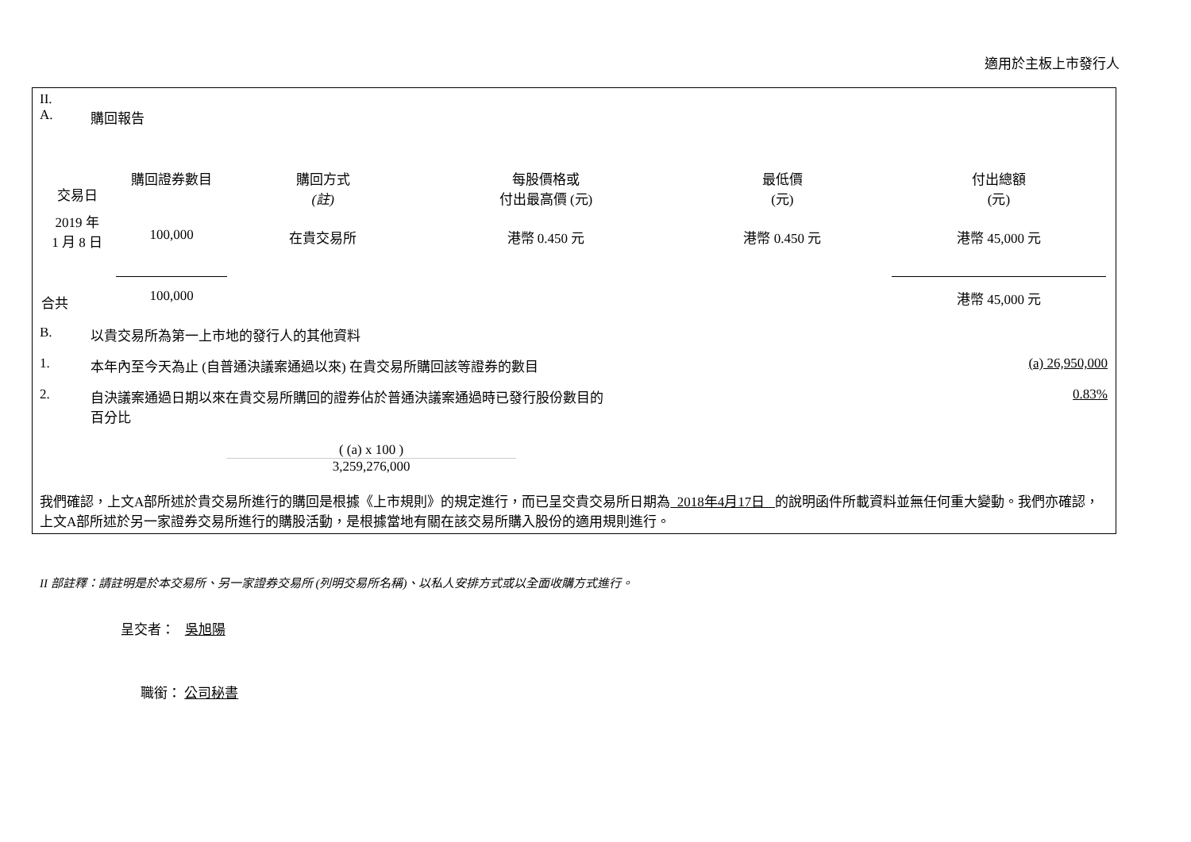適用於主板上市發行人
II.
A. 購回報告
| 交易日 | 購回證券數目 | 購回方式 (註) | 每股價格或 付出最高價 (元) | 最低價 (元) | 付出總額 (元) |
| --- | --- | --- | --- | --- | --- |
| 2019 年 1 月 8 日 | 100,000 | 在貴交易所 | 港幣 0.450 元 | 港幣 0.450 元 | 港幣 45,000 元 |
| 合共 | 100,000 | | | | 港幣 45,000 元 |
B. 以貴交易所為第一上市地的發行人的其他資料
1. 本年內至今天為止 (自普通決議案通過以來) 在貴交易所購回該等證券的數目 (a) 26,950,000
2. 自決議案通過日期以來在貴交易所購回的證券佔於普通決議案通過時已發行股份數目的
百分比 0.83%
( (a) x 100 )
3,259,276,000
我們確認，上文A部所述於貴交易所進行的購回是根據《上市規則》的規定進行，而已呈交貴交易所日期為 2018年4月17日 的說明函件所載資料並無任何重大變動。我們亦確認，上文A部所述於另一家證券交易所進行的購股活動，是根據當地有關在該交易所購入股份的適用規則進行。
II 部註釋：請註明是於本交易所、另一家證券交易所 (列明交易所名稱)、以私人安排方式或以全面收購方式進行。
呈交者： 吳旭陽
職銜： 公司秘書